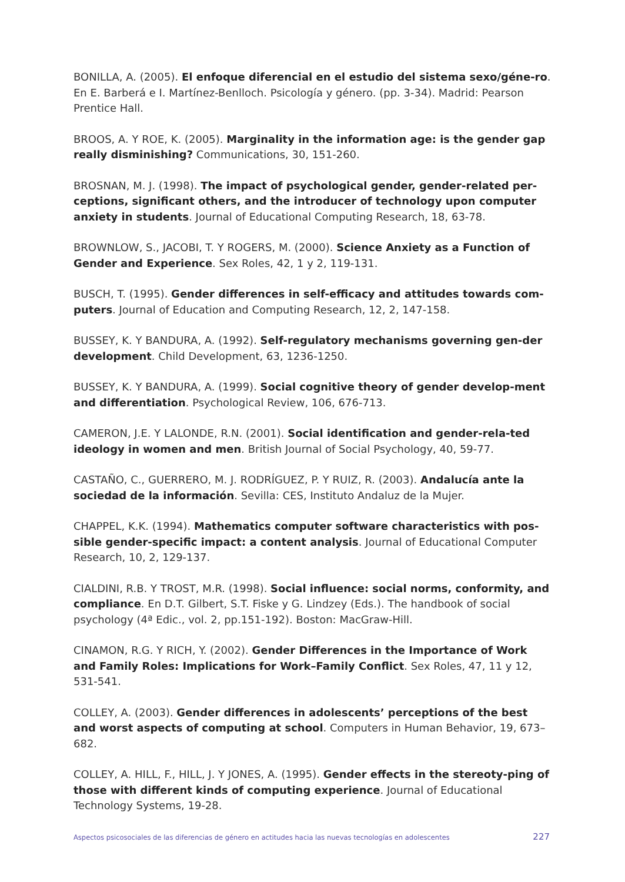BONILLA, A. (2005). El enfoque diferencial en el estudio del sistema sexo/géne-ro. En E. Barberá e I. Martínez-Benlloch. Psicología y género. (pp. 3-34). Madrid: Pearson Prentice Hall.
BROOS, A. Y ROE, K. (2005). Marginality in the information age: is the gender gap really disminishing? Communications, 30, 151-260.
BROSNAN, M. J. (1998). The impact of psychological gender, gender-related per-ceptions, significant others, and the introducer of technology upon computer anxiety in students. Journal of Educational Computing Research, 18, 63-78.
BROWNLOW, S., JACOBI, T. Y ROGERS, M. (2000). Science Anxiety as a Function of Gender and Experience. Sex Roles, 42, 1 y 2, 119-131.
BUSCH, T. (1995). Gender differences in self-efficacy and attitudes towards com-puters. Journal of Education and Computing Research, 12, 2, 147-158.
BUSSEY, K. Y BANDURA, A. (1992). Self-regulatory mechanisms governing gen-der development. Child Development, 63, 1236-1250.
BUSSEY, K. Y BANDURA, A. (1999). Social cognitive theory of gender develop-ment and differentiation. Psychological Review, 106, 676-713.
CAMERON, J.E. Y LALONDE, R.N. (2001). Social identification and gender-rela-ted ideology in women and men. British Journal of Social Psychology, 40, 59-77.
CASTAÑO, C., GUERRERO, M. J. RODRÍGUEZ, P. Y RUIZ, R. (2003). Andalucía ante la sociedad de la información. Sevilla: CES, Instituto Andaluz de la Mujer.
CHAPPEL, K.K. (1994). Mathematics computer software characteristics with pos-sible gender-specific impact: a content analysis. Journal of Educational Computer Research, 10, 2, 129-137.
CIALDINI, R.B. Y TROST, M.R. (1998). Social influence: social norms, conformity, and compliance. En D.T. Gilbert, S.T. Fiske y G. Lindzey (Eds.). The handbook of social psychology (4ª Edic., vol. 2, pp.151-192). Boston: MacGraw-Hill.
CINAMON, R.G. Y RICH, Y. (2002). Gender Differences in the Importance of Work and Family Roles: Implications for Work–Family Conflict. Sex Roles, 47, 11 y 12, 531-541.
COLLEY, A. (2003). Gender differences in adolescents’ perceptions of the best and worst aspects of computing at school. Computers in Human Behavior, 19, 673–682.
COLLEY, A. HILL, F., HILL, J. Y JONES, A. (1995). Gender effects in the stereoty-ping of those with different kinds of computing experience. Journal of Educational Technology Systems, 19-28.
Aspectos psicosociales de las diferencias de género en actitudes hacia las nuevas tecnologías en adolescentes 227